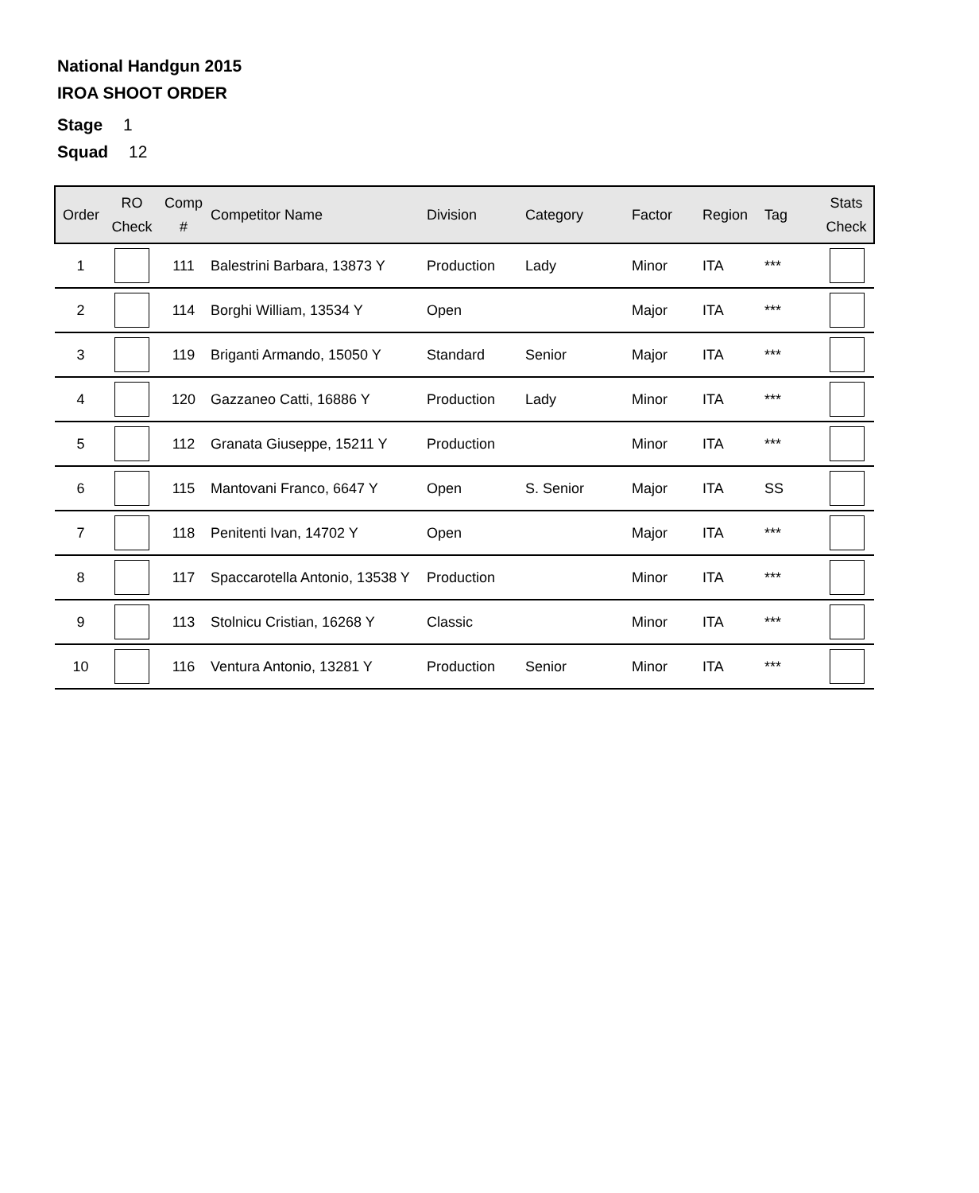National Handgun 2015
IROA SHOOT ORDER
Stage 1
Squad 12
| Order | RO Check | Comp # | Competitor Name | Division | Category | Factor | Region | Tag | Stats Check |
| --- | --- | --- | --- | --- | --- | --- | --- | --- | --- |
| 1 | | 111 | Balestrini Barbara, 13873 Y | Production | Lady | Minor | ITA | *** | |
| 2 | | 114 | Borghi William, 13534 Y | Open | | Major | ITA | *** | |
| 3 | | 119 | Briganti Armando, 15050 Y | Standard | Senior | Major | ITA | *** | |
| 4 | | 120 | Gazzaneo Catti, 16886 Y | Production | Lady | Minor | ITA | *** | |
| 5 | | 112 | Granata Giuseppe, 15211 Y | Production | | Minor | ITA | *** | |
| 6 | | 115 | Mantovani Franco, 6647 Y | Open | S. Senior | Major | ITA | SS | |
| 7 | | 118 | Penitenti Ivan, 14702 Y | Open | | Major | ITA | *** | |
| 8 | | 117 | Spaccarotella Antonio, 13538 Y | Production | | Minor | ITA | *** | |
| 9 | | 113 | Stolnicu Cristian, 16268 Y | Classic | | Minor | ITA | *** | |
| 10 | | 116 | Ventura Antonio, 13281 Y | Production | Senior | Minor | ITA | *** | |